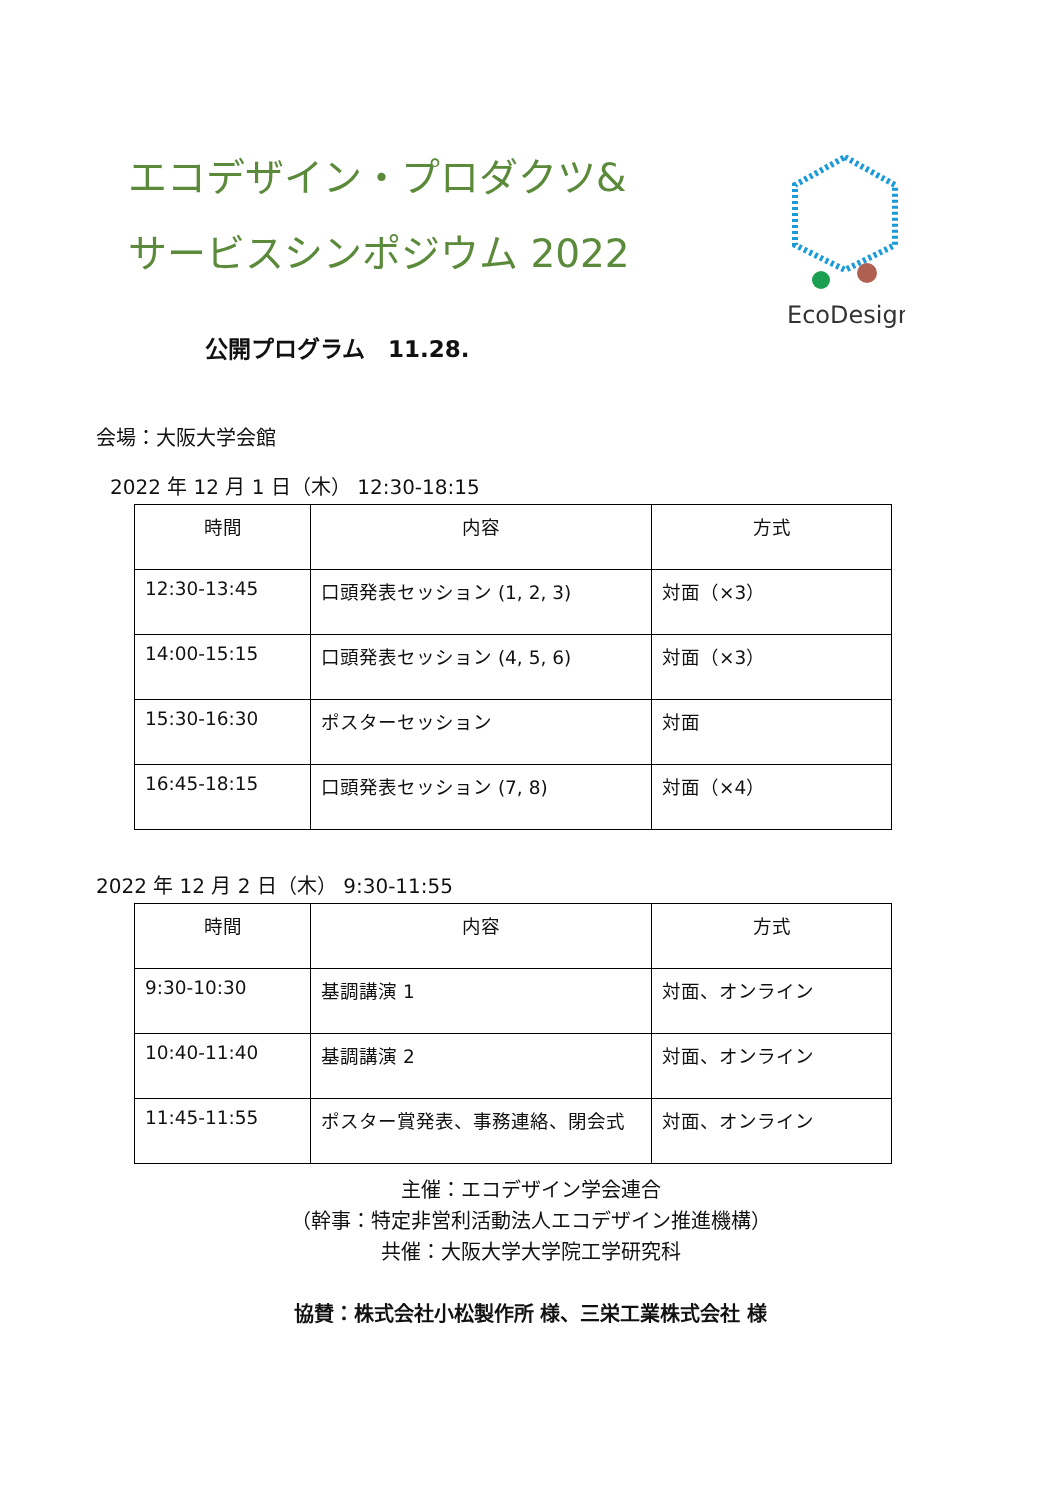エコデザイン・プロダクツ&
サービスシンポジウム 2022
EcoDesign
公開プログラム　11.28.
会場：大阪大学会館
2022 年 12 月 1 日（木） 12:30-18:15
| 時間 | 内容 | 方式 |
| --- | --- | --- |
| 12:30-13:45 | 口頭発表セッション (1, 2, 3) | 対面（×3） |
| 14:00-15:15 | 口頭発表セッション (4, 5, 6) | 対面（×3） |
| 15:30-16:30 | ポスターセッション | 対面 |
| 16:45-18:15 | 口頭発表セッション (7, 8) | 対面（×4） |
2022 年 12 月 2 日（木） 9:30-11:55
| 時間 | 内容 | 方式 |
| --- | --- | --- |
| 9:30-10:30 | 基調講演 1 | 対面、オンライン |
| 10:40-11:40 | 基調講演 2 | 対面、オンライン |
| 11:45-11:55 | ポスター賞発表、事務連絡、閉会式 | 対面、オンライン |
主催：エコデザイン学会連合
（幹事：特定非営利活動法人エコデザイン推進機構）
共催：大阪大学大学院工学研究科
協賛：株式会社小松製作所 様、三栄工業株式会社 様